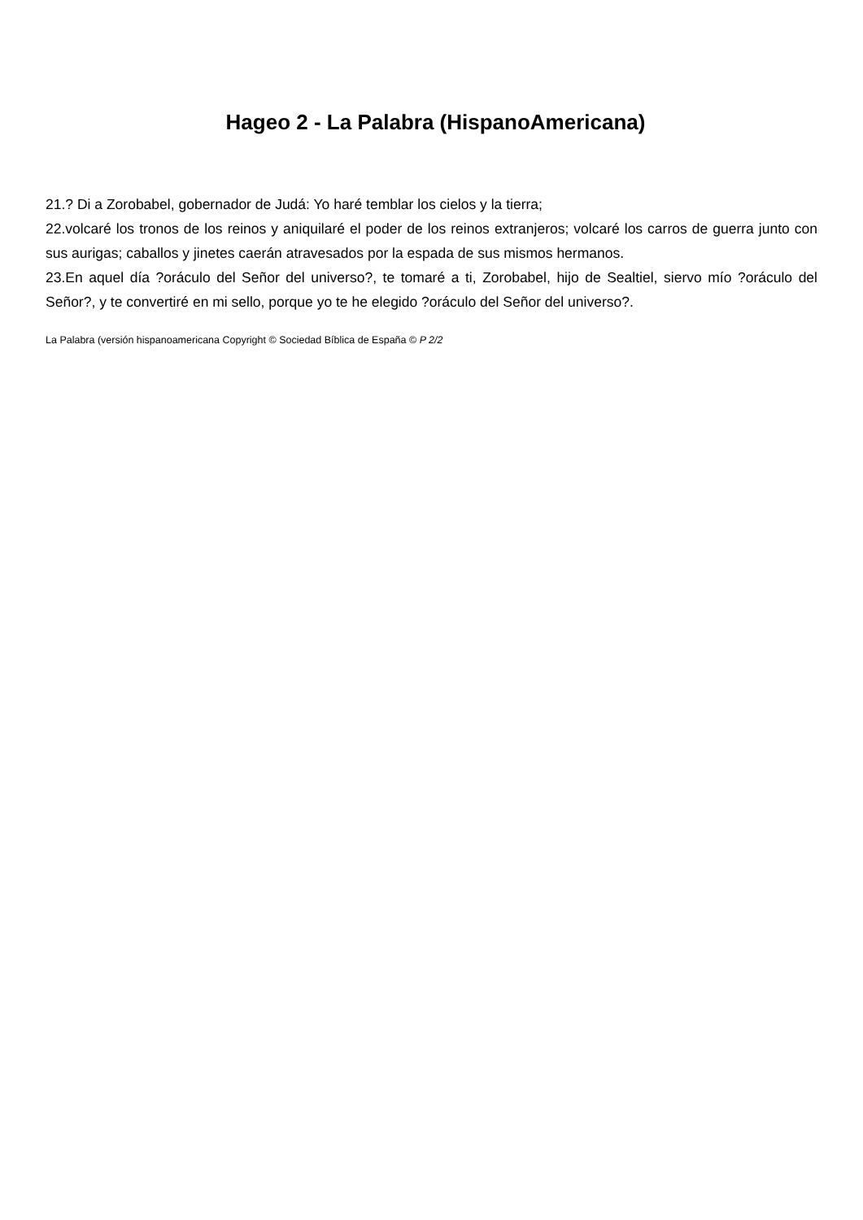Hageo 2 - La Palabra (HispanoAmericana)
21.? Di a Zorobabel, gobernador de Judá: Yo haré temblar los cielos y la tierra;
22.volcaré los tronos de los reinos y aniquilaré el poder de los reinos extranjeros; volcaré los carros de guerra junto con sus aurigas; caballos y jinetes caerán atravesados por la espada de sus mismos hermanos.
23.En aquel día ?oráculo del Señor del universo?, te tomaré a ti, Zorobabel, hijo de Sealtiel, siervo mío ?oráculo del Señor?, y te convertiré en mi sello, porque yo te he elegido ?oráculo del Señor del universo?.
La Palabra (versión hispanoamericana Copyright © Sociedad Bíblica de España © P 2/2